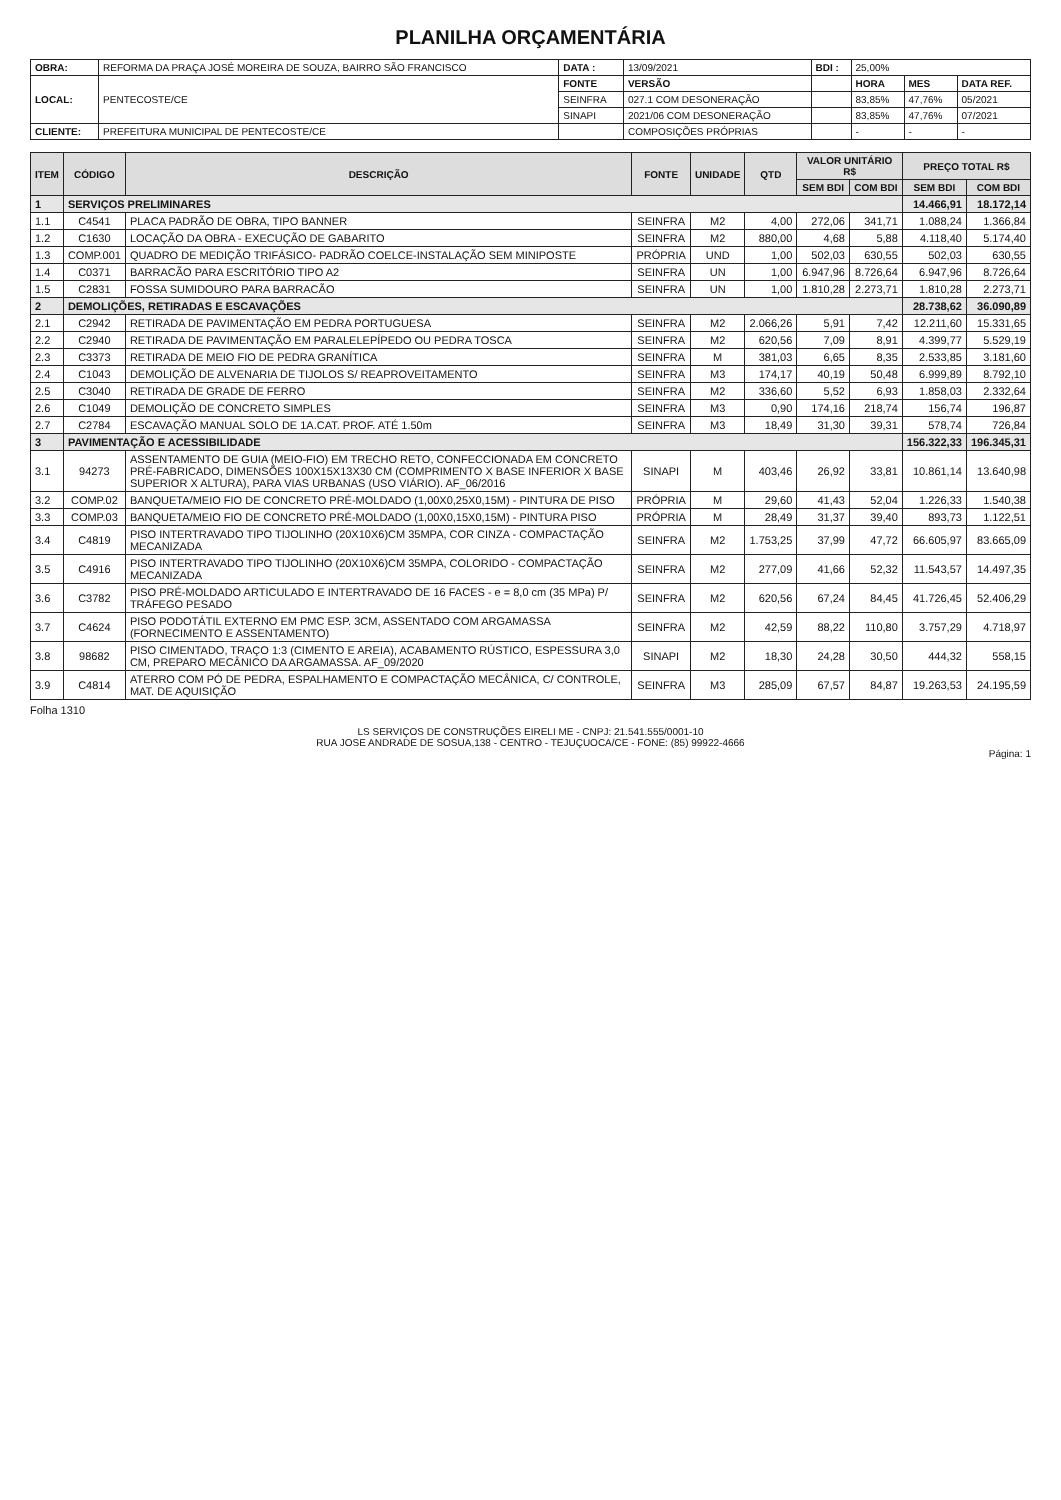PLANILHA ORÇAMENTÁRIA
| OBRA: | REFORMA DA PRAÇA JOSÉ MOREIRA DE SOUZA, BAIRRO SÃO FRANCISCO | DATA : | 13/09/2021 | BDI : | 25,00% | | |
| LOCAL: | PENTECOSTE/CE | FONTE | VERSÃO | | HORA | MES | DATA REF. |
| | | SEINFRA | 027.1 COM DESONERAÇÃO | | 83,85% | 47,76% | 05/2021 |
| | | SINAPI | 2021/06 COM DESONERAÇÃO | | 83,85% | 47,76% | 07/2021 |
| CLIENTE: | PREFEITURA MUNICIPAL DE PENTECOSTE/CE | | COMPOSIÇÕES PRÓPRIAS | | - | - | - |
| ITEM | CÓDIGO | DESCRIÇÃO | FONTE | UNIDADE | QTD | VALOR UNITÁRIO R$ | | PREÇO TOTAL R$ | |
| --- | --- | --- | --- | --- | --- | --- | --- | --- | --- |
| | | | | | | SEM BDI | COM BDI | SEM BDI | COM BDI |
| 1 | SERVIÇOS PRELIMINARES | | | | | | | 14.466,91 | 18.172,14 |
| 1.1 | C4541 | PLACA PADRÃO DE OBRA, TIPO BANNER | SEINFRA | M2 | 4,00 | 272,06 | 341,71 | 1.088,24 | 1.366,84 |
| 1.2 | C1630 | LOCAÇÃO DA OBRA - EXECUÇÃO DE GABARITO | SEINFRA | M2 | 880,00 | 4,68 | 5,88 | 4.118,40 | 5.174,40 |
| 1.3 | COMP.001 | QUADRO DE MEDIÇÃO TRIFÁSICO- PADRÃO COELCE-INSTALAÇÃO SEM MINIPOSTE | PRÓPRIA | UND | 1,00 | 502,03 | 630,55 | 502,03 | 630,55 |
| 1.4 | C0371 | BARRACÃO PARA ESCRITÓRIO TIPO A2 | SEINFRA | UN | 1,00 | 6.947,96 | 8.726,64 | 6.947,96 | 8.726,64 |
| 1.5 | C2831 | FOSSA SUMIDOURO PARA BARRACÃO | SEINFRA | UN | 1,00 | 1.810,28 | 2.273,71 | 1.810,28 | 2.273,71 |
| 2 | DEMOLIÇÕES, RETIRADAS E ESCAVAÇÕES | | | | | | | 28.738,62 | 36.090,89 |
| 2.1 | C2942 | RETIRADA DE PAVIMENTAÇÃO EM PEDRA PORTUGUESA | SEINFRA | M2 | 2.066,26 | 5,91 | 7,42 | 12.211,60 | 15.331,65 |
| 2.2 | C2940 | RETIRADA DE PAVIMENTAÇÃO EM PARALELEPÍPEDO OU PEDRA TOSCA | SEINFRA | M2 | 620,56 | 7,09 | 8,91 | 4.399,77 | 5.529,19 |
| 2.3 | C3373 | RETIRADA DE MEIO FIO DE PEDRA GRANÍTICA | SEINFRA | M | 381,03 | 6,65 | 8,35 | 2.533,85 | 3.181,60 |
| 2.4 | C1043 | DEMOLIÇÃO DE ALVENARIA DE TIJOLOS S/ REAPROVEITAMENTO | SEINFRA | M3 | 174,17 | 40,19 | 50,48 | 6.999,89 | 8.792,10 |
| 2.5 | C3040 | RETIRADA DE GRADE DE FERRO | SEINFRA | M2 | 336,60 | 5,52 | 6,93 | 1.858,03 | 2.332,64 |
| 2.6 | C1049 | DEMOLIÇÃO DE CONCRETO SIMPLES | SEINFRA | M3 | 0,90 | 174,16 | 218,74 | 156,74 | 196,87 |
| 2.7 | C2784 | ESCAVAÇÃO MANUAL SOLO DE 1A.CAT. PROF. ATÉ 1.50m | SEINFRA | M3 | 18,49 | 31,30 | 39,31 | 578,74 | 726,84 |
| 3 | PAVIMENTAÇÃO E ACESSIBILIDADE | | | | | | | 156.322,33 | 196.345,31 |
| 3.1 | 94273 | ASSENTAMENTO DE GUIA (MEIO-FIO) EM TRECHO RETO, CONFECCIONADA EM CONCRETO PRÉ-FABRICADO, DIMENSÕES 100X15X13X30 CM (COMPRIMENTO X BASE INFERIOR X BASE SUPERIOR X ALTURA), PARA VIAS URBANAS (USO VIÁRIO). AF_06/2016 | SINAPI | M | 403,46 | 26,92 | 33,81 | 10.861,14 | 13.640,98 |
| 3.2 | COMP.02 | BANQUETA/MEIO FIO DE CONCRETO PRÉ-MOLDADO (1,00X0,25X0,15M) - PINTURA DE PISO | PRÓPRIA | M | 29,60 | 41,43 | 52,04 | 1.226,33 | 1.540,38 |
| 3.3 | COMP.03 | BANQUETA/MEIO FIO DE CONCRETO PRÉ-MOLDADO (1,00X0,15X0,15M) - PINTURA PISO | PRÓPRIA | M | 28,49 | 31,37 | 39,40 | 893,73 | 1.122,51 |
| 3.4 | C4819 | PISO INTERTRAVADO TIPO TIJOLINHO (20X10X6)CM 35MPA, COR CINZA - COMPACTAÇÃO MECANIZADA | SEINFRA | M2 | 1.753,25 | 37,99 | 47,72 | 66.605,97 | 83.665,09 |
| 3.5 | C4916 | PISO INTERTRAVADO TIPO TIJOLINHO (20X10X6)CM 35MPA, COLORIDO - COMPACTAÇÃO MECANIZADA | SEINFRA | M2 | 277,09 | 41,66 | 52,32 | 11.543,57 | 14.497,35 |
| 3.6 | C3782 | PISO PRÉ-MOLDADO ARTICULADO E INTERTRAVADO DE 16 FACES - e = 8,0 cm (35 MPa) P/ TRÁFEGO PESADO | SEINFRA | M2 | 620,56 | 67,24 | 84,45 | 41.726,45 | 52.406,29 |
| 3.7 | C4624 | PISO PODOTÁTIL EXTERNO EM PMC ESP. 3CM, ASSENTADO COM ARGAMASSA (FORNECIMENTO E ASSENTAMENTO) | SEINFRA | M2 | 42,59 | 88,22 | 110,80 | 3.757,29 | 4.718,97 |
| 3.8 | 98682 | PISO CIMENTADO, TRAÇO 1:3 (CIMENTO E AREIA), ACABAMENTO RÚSTICO, ESPESSURA 3,0 CM, PREPARO MECÂNICO DA ARGAMASSA. AF_09/2020 | SINAPI | M2 | 18,30 | 24,28 | 30,50 | 444,32 | 558,15 |
| 3.9 | C4814 | ATERRO COM PÓ DE PEDRA, ESPALHAMENTO E COMPACTAÇÃO MECÂNICA, C/ CONTROLE, MAT. DE AQUISIÇÃO | SEINFRA | M3 | 285,09 | 67,57 | 84,87 | 19.263,53 | 24.195,59 |
Folha 1310
LS SERVIÇOS DE CONSTRUÇÕES EIRELI ME - CNPJ: 21.541.555/0001-10
RUA JOSE ANDRADE DE SOSUA,138 - CENTRO - TEJUÇUOCA/CE - FONE: (85) 99922-4666
Página: 1